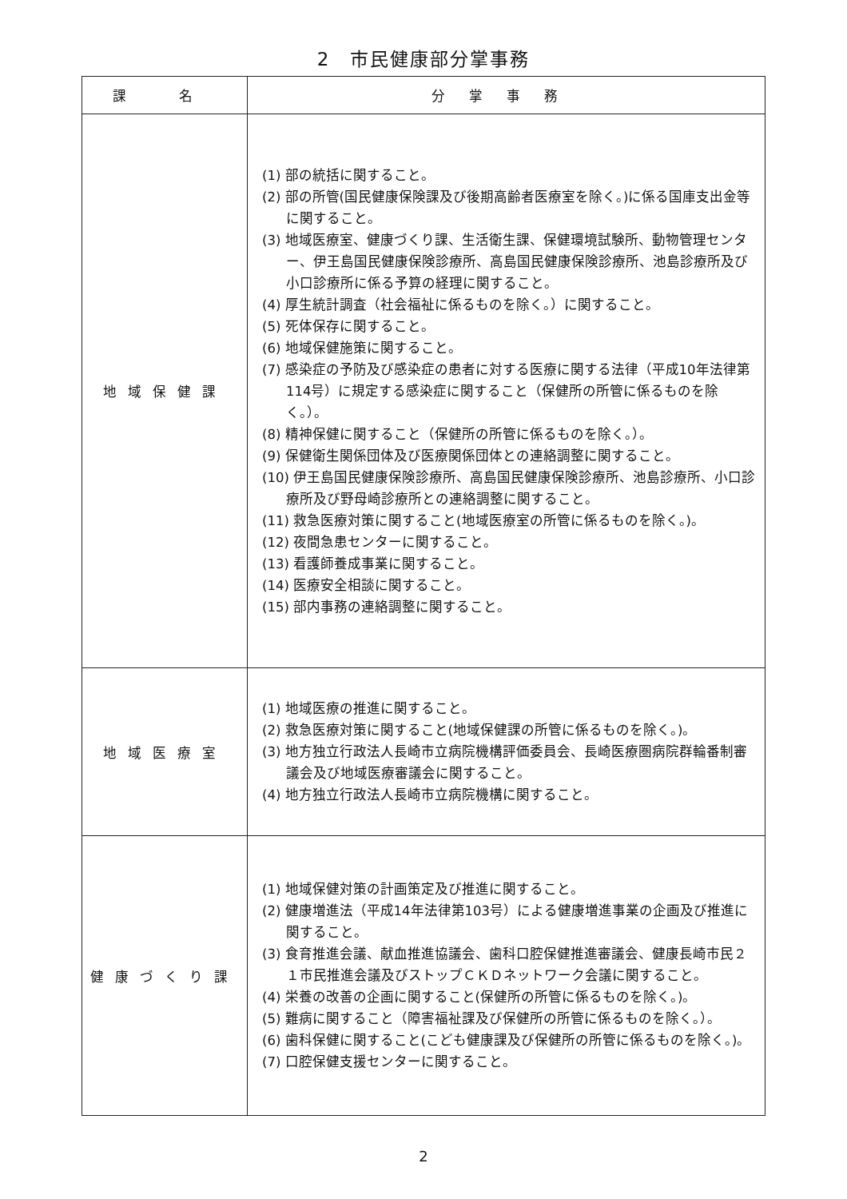2　市民健康部分掌事務
| 課 名 | 分掌事務 |
| --- | --- |
| 地域保健課 | (1) 部の統括に関すること。 (2) 部の所管(国民健康保険課及び後期高齢者医療室を除く。)に係る国庫支出金等に関すること。 (3) 地域医療室、健康づくり課、生活衛生課、保健環境試験所、動物管理センター、伊王島国民健康保険診療所、高島国民健康保険診療所、池島診療所及び小口診療所に係る予算の経理に関すること。 (4) 厚生統計調査（社会福祉に係るものを除く。）に関すること。 (5) 死体保存に関すること。 (6) 地域保健施策に関すること。 (7) 感染症の予防及び感染症の患者に対する医療に関する法律（平成10年法律第114号）に規定する感染症に関すること（保健所の所管に係るものを除く。）。 (8) 精神保健に関すること（保健所の所管に係るものを除く。）。 (9) 保健衛生関係団体及び医療関係団体との連絡調整に関すること。 (10) 伊王島国民健康保険診療所、高島国民健康保険診療所、池島診療所、小口診療所及び野母崎診療所との連絡調整に関すること。 (11) 救急医療対策に関すること(地域医療室の所管に係るものを除く。)。 (12) 夜間急患センターに関すること。 (13) 看護師養成事業に関すること。 (14) 医療安全相談に関すること。 (15) 部内事務の連絡調整に関すること。 |
| 地域医療室 | (1) 地域医療の推進に関すること。 (2) 救急医療対策に関すること(地域保健課の所管に係るものを除く。)。 (3) 地方独立行政法人長崎市立病院機構評価委員会、長崎医療圏病院群輪番制審議会及び地域医療審議会に関すること。 (4) 地方独立行政法人長崎市立病院機構に関すること。 |
| 健康づくり課 | (1) 地域保健対策の計画策定及び推進に関すること。 (2) 健康増進法（平成14年法律第103号）による健康増進事業の企画及び推進に関すること。 (3) 食育推進会議、献血推進協議会、歯科口腔保健推進審議会、健康長崎市民２１市民推進会議及びストップＣＫＤネットワーク会議に関すること。 (4) 栄養の改善の企画に関すること(保健所の所管に係るものを除く。)。 (5) 難病に関すること（障害福祉課及び保健所の所管に係るものを除く。）。 (6) 歯科保健に関すること(こども健康課及び保健所の所管に係るものを除く。)。 (7) 口腔保健支援センターに関すること。 |
2